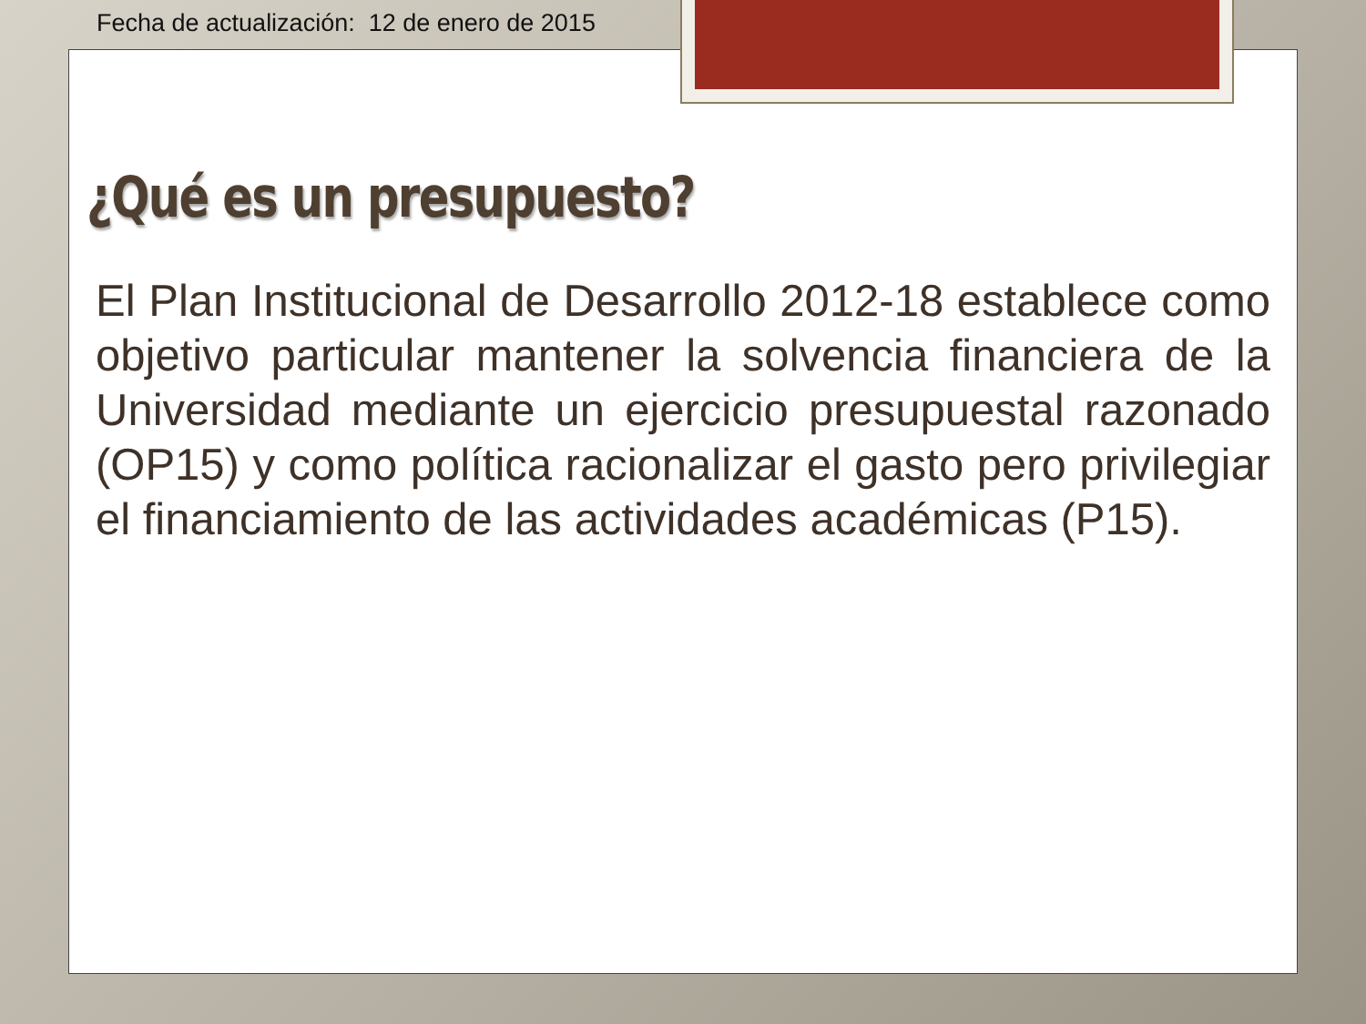Fecha de actualización: 12 de enero de 2015
¿Qué es un presupuesto?
El Plan Institucional de Desarrollo 2012-18 establece como objetivo particular mantener la solvencia financiera de la Universidad mediante un ejercicio presupuestal razonado (OP15) y como política racionalizar el gasto pero privilegiar el financiamiento de las actividades académicas (P15).